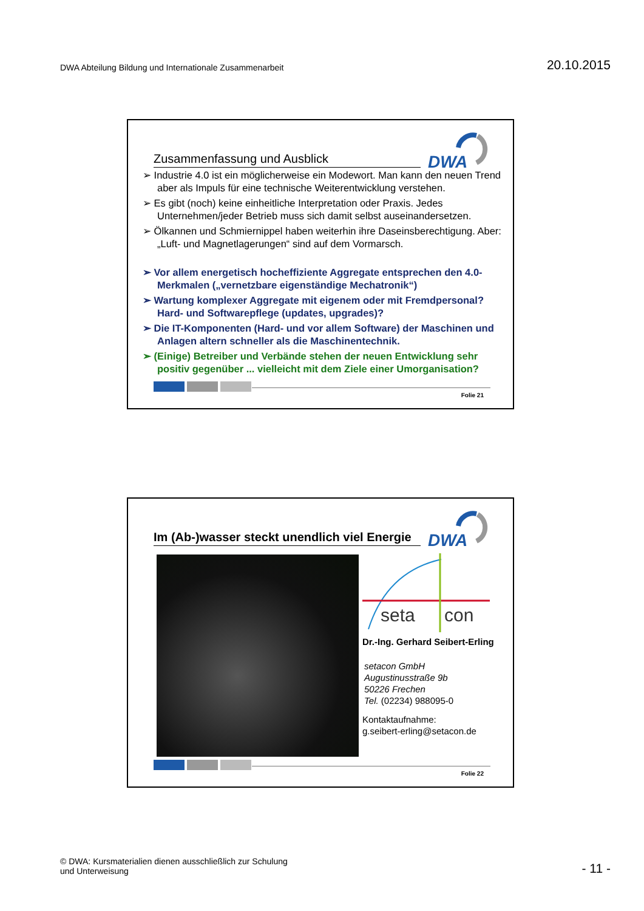DWA Abteilung Bildung und Internationale Zusammenarbeit
20.10.2015
Zusammenfassung und Ausblick
DWA
➢ Industrie 4.0 ist ein möglicherweise ein Modewort. Man kann den neuen Trend aber als Impuls für eine technische Weiterentwicklung verstehen.
➢ Es gibt (noch) keine einheitliche Interpretation oder Praxis. Jedes Unternehmen/jeder Betrieb muss sich damit selbst auseinandersetzen.
➢ Ölkannen und Schmiernippel haben weiterhin ihre Daseinsberechtigung. Aber: „Luft- und Magnetlagerungen“ sind auf dem Vormarsch.
➢ Vor allem energetisch hocheffiziente Aggregate entsprechen den 4.0-Merkmalen („vernetzbare eigenständige Mechatronik“)
➢ Wartung komplexer Aggregate mit eigenem oder mit Fremdpersonal? Hard- und Softwarepflege (updates, upgrades)?
➢ Die IT-Komponenten (Hard- und vor allem Software) der Maschinen und Anlagen altern schneller als die Maschinentechnik.
➢ (Einige) Betreiber und Verbände stehen der neuen Entwicklung sehr positiv gegenüber ... vielleicht mit dem Ziele einer Umorganisation?
Folie 21
Im (Ab-)wasser steckt unendlich viel Energie
DWA
seta
con
Dr.-Ing. Gerhard Seibert-Erling
setacon GmbH
Augustinusstraße 9b
50226 Frechen
Tel. (02234) 988095-0
Kontaktaufnahme:
g.seibert-erling@setacon.de
Folie 22
© DWA: Kursmaterialien dienen ausschließlich zur Schulung
und Unterweisung
- 11 -